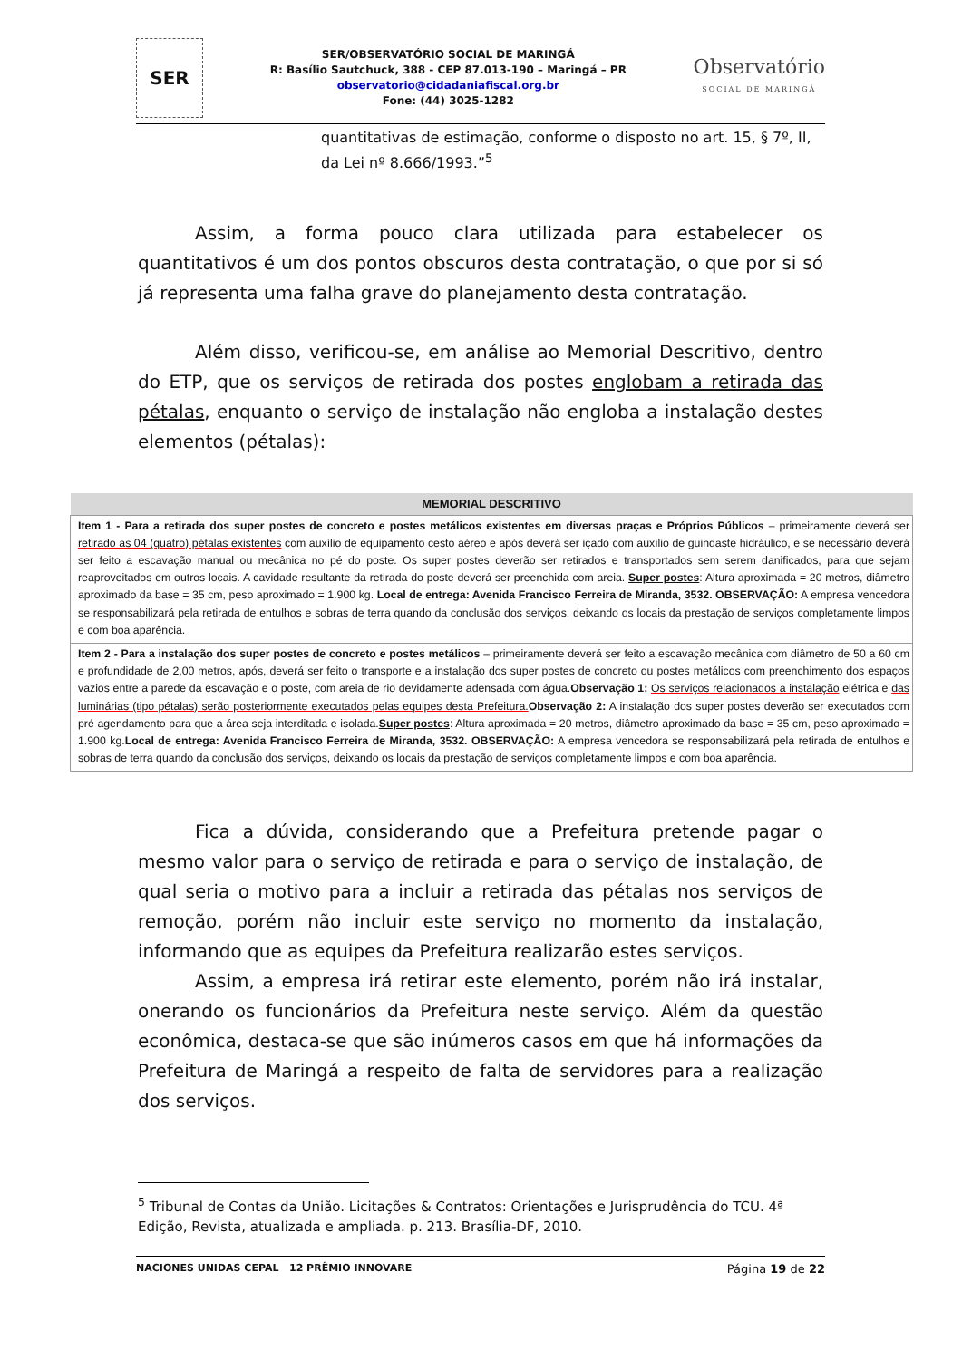SER
SER/OBSERVATÓRIO SOCIAL DE MARINGÁ
R: Basílio Sautchuck, 388 - CEP 87.013-190 – Maringá – PR
observatorio@cidadaniafiscal.org.br
Fone: (44) 3025-1282
Observatório
SOCIAL DE MARINGÁ
quantitativas de estimação, conforme o disposto no art. 15, § 7º, II, da Lei nº 8.666/1993.”<sup>5</sup>
Assim, a forma pouco clara utilizada para estabelecer os quantitativos é um dos pontos obscuros desta contratação, o que por si só já representa uma falha grave do planejamento desta contratação.
Além disso, verificou-se, em análise ao Memorial Descritivo, dentro do ETP, que os serviços de retirada dos postes englobam a retirada das pétalas, enquanto o serviço de instalação não engloba a instalação destes elementos (pétalas):
| MEMORIAL DESCRITIVO |
| --- |
| Item 1 - Para a retirada dos super postes de concreto e postes metálicos existentes em diversas praças e Próprios Públicos – primeiramente deverá ser retirado as 04 (quatro) pétalas existentes com auxílio de equipamento cesto aéreo e após deverá ser içado com auxílio de guindaste hidráulico, e se necessário deverá ser feito a escavação manual ou mecânica no pé do poste. Os super postes deverão ser retirados e transportados sem serem danificados, para que sejam reaproveitados em outros locais. A cavidade resultante da retirada do poste deverá ser preenchida com areia. Super postes : Altura aproximada = 20 metros, diâmetro aproximado da base = 35 cm, peso aproximado = 1.900 kg. Local de entrega: Avenida Francisco Ferreira de Miranda, 3532. OBSERVAÇÃO: A empresa vencedora se responsabilizará pela retirada de entulhos e sobras de terra quando da conclusão dos serviços, deixando os locais da prestação de serviços completamente limpos e com boa aparência. |
| Item 2 - Para a instalação dos super postes de concreto e postes metálicos – primeiramente deverá ser feito a escavação mecânica com diâmetro de 50 a 60 cm e profundidade de 2,00 metros, após, deverá ser feito o transporte e a instalação dos super postes de concreto ou postes metálicos com preenchimento dos espaços vazios entre a parede da escavação e o poste, com areia de rio devidamente adensada com água. Observação 1: Os serviços relacionados a instalação elétrica e das luminárias (tipo pétalas) serão posteriormente executados pelas equipes desta Prefeitura. Observação 2: A instalação dos super postes deverão ser executados com pré agendamento para que a área seja interditada e isolada. Super postes : Altura aproximada = 20 metros, diâmetro aproximado da base = 35 cm, peso aproximado = 1.900 kg. Local de entrega: Avenida Francisco Ferreira de Miranda, 3532. OBSERVAÇÃO: A empresa vencedora se responsabilizará pela retirada de entulhos e sobras de terra quando da conclusão dos serviços, deixando os locais da prestação de serviços completamente limpos e com boa aparência. |
Fica a dúvida, considerando que a Prefeitura pretende pagar o mesmo valor para o serviço de retirada e para o serviço de instalação, de qual seria o motivo para a incluir a retirada das pétalas nos serviços de remoção, porém não incluir este serviço no momento da instalação, informando que as equipes da Prefeitura realizarão estes serviços.
Assim, a empresa irá retirar este elemento, porém não irá instalar, onerando os funcionários da Prefeitura neste serviço. Além da questão econômica, destaca-se que são inúmeros casos em que há informações da Prefeitura de Maringá a respeito de falta de servidores para a realização dos serviços.
<sup>5</sup> Tribunal de Contas da União. Licitações & Contratos: Orientações e Jurisprudência do TCU. 4ª Edição, Revista, atualizada e ampliada. p. 213. Brasília-DF, 2010.
NACIONES UNIDAS CEPAL 12 PRÊMIO INNOVARE
Página 19 de 22